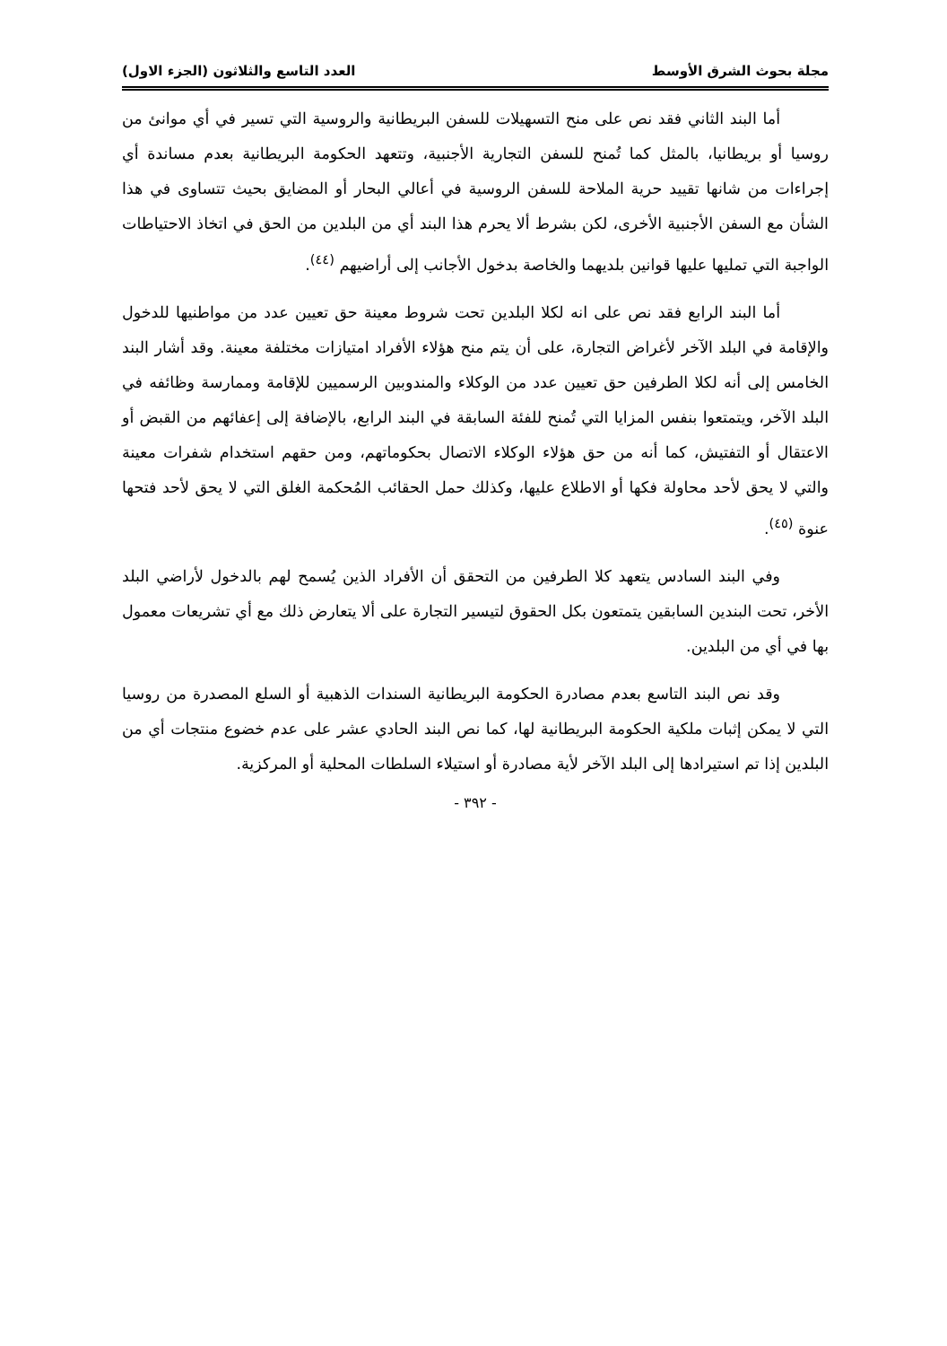مجلة بحوث الشرق الأوسط العدد التاسع والثلاثون (الجزء الاول)
أما البند الثاني فقد نص على منح التسهيلات للسفن البريطانية والروسية التي تسير في أي موانئ من روسيا أو بريطانيا، بالمثل كما تُمنح للسفن التجارية الأجنبية، وتتعهد الحكومة البريطانية بعدم مساندة أي إجراءات من شانها تقييد حرية الملاحة للسفن الروسية في أعالي البحار أو المضايق بحيث تتساوى في هذا الشأن مع السفن الأجنبية الأخرى، لكن بشرط ألا يحرم هذا البند أي من البلدين من الحق في اتخاذ الاحتياطات الواجبة التي تمليها عليها قوانين بلديهما والخاصة بدخول الأجانب إلى أراضيهم <sup>(٤٤)</sup>.
أما البند الرابع فقد نص على انه لكلا البلدين تحت شروط معينة حق تعيين عدد من مواطنيها للدخول والإقامة في البلد الآخر لأغراض التجارة، على أن يتم منح هؤلاء الأفراد امتيازات مختلفة معينة. وقد أشار البند الخامس إلى أنه لكلا الطرفين حق تعيين عدد من الوكلاء والمندوبين الرسميين للإقامة وممارسة وظائفه في البلد الآخر، ويتمتعوا بنفس المزايا التي تُمنح للفئة السابقة في البند الرابع، بالإضافة إلى إعفائهم من القبض أو الاعتقال أو التفتيش، كما أنه من حق هؤلاء الوكلاء الاتصال بحكوماتهم، ومن حقهم استخدام شفرات معينة والتي لا يحق لأحد محاولة فكها أو الاطلاع عليها، وكذلك حمل الحقائب المُحكمة الغلق التي لا يحق لأحد فتحها عنوة <sup>(٤٥)</sup>.
وفي البند السادس يتعهد كلا الطرفين من التحقق أن الأفراد الذين يُسمح لهم بالدخول لأراضي البلد الأخر، تحت البندين السابقين يتمتعون بكل الحقوق لتيسير التجارة على ألا يتعارض ذلك مع أي تشريعات معمول بها في أي من البلدين.
وقد نص البند التاسع بعدم مصادرة الحكومة البريطانية السندات الذهبية أو السلع المصدرة من روسيا التي لا يمكن إثبات ملكية الحكومة البريطانية لها، كما نص البند الحادي عشر على عدم خضوع منتجات أي من البلدين إذا تم استيرادها إلى البلد الآخر لأية مصادرة أو استيلاء السلطات المحلية أو المركزية.
- ٣٩٢ -